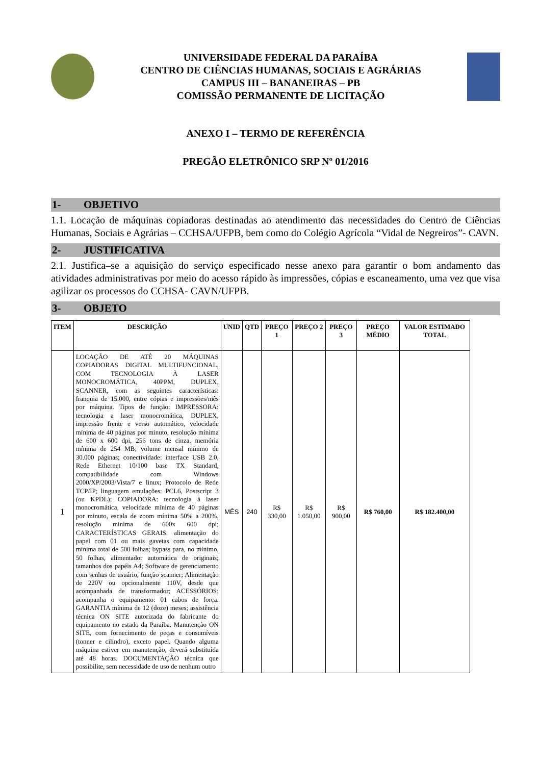UNIVERSIDADE FEDERAL DA PARAÍBA
CENTRO DE CIÊNCIAS HUMANAS, SOCIAIS E AGRÁRIAS
CAMPUS III – BANANEIRAS – PB
COMISSÃO PERMANENTE DE LICITAÇÃO
ANEXO I – TERMO DE REFERÊNCIA
PREGÃO ELETRÔNICO SRP Nº 01/2016
1- OBJETIVO
1.1. Locação de máquinas copiadoras destinadas ao atendimento das necessidades do Centro de Ciências Humanas, Sociais e Agrárias – CCHSA/UFPB, bem como do Colégio Agrícola “Vidal de Negreiros”- CAVN.
2- JUSTIFICATIVA
2.1. Justifica–se a aquisição do serviço especificado nesse anexo para garantir o bom andamento das atividades administrativas por meio do acesso rápido às impressões, cópias e escaneamento, uma vez que visa agilizar os processos do CCHSA- CAVN/UFPB.
3- OBJETO
| ITEM | DESCRIÇÃO | UNID | QTD | PREÇO 1 | PREÇO 2 | PREÇO 3 | PREÇO MÉDIO | VALOR ESTIMADO TOTAL |
| --- | --- | --- | --- | --- | --- | --- | --- | --- |
| 1 | LOCAÇÃO DE ATÉ 20 MÁQUINAS COPIADORAS DIGITAL MULTIFUNCIONAL, COM TECNOLOGIA À LASER MONOCROMÁTICA, 40PPM, DUPLEX, SCANNER, com as seguintes características: franquia de 15.000, entre cópias e impressões/mês por máquina. Tipos de função: IMPRESSORA: tecnologia a laser monocromática, DUPLEX, impressão frente e verso automático, velocidade mínima de 40 páginas por minuto, resolução mínima de 600 x 600 dpi, 256 tons de cinza, memória mínima de 254 MB; volume mensal mínimo de 30.000 páginas; conectividade: interface USB 2.0, Rede Ethernet 10/100 base TX Standard, compatibilidade com Windows 2000/XP/2003/Vista/7 e linux; Protocolo de Rede TCP/IP; linguagem emulações: PCL6, Postscript 3 (ou KPDL); COPIADORA: tecnologia à laser monocromática, velocidade mínima de 40 páginas por minuto, escala de zoom mínima 50% a 200%, resolução mínima de 600x 600 dpi; CARACTERÍSTICAS GERAIS: alimentação do papel com 01 ou mais gavetas com capacidade mínima total de 500 folhas; bypass para, no mínimo, 50 folhas, alimentador automática de originais; tamanhos dos papéis A4; Software de gerenciamento com senhas de usuário, função scanner; Alimentação de 220V ou opcionalmente 110V, desde que acompanhada de transformador; ACESSÓRIOS: acompanha o equipamento: 01 cabos de força. GARANTIA mínima de 12 (doze) meses; assistência técnica ON SITE autorizada do fabricante do equipamento no estado da Paraíba. Manutenção ON SITE, com fornecimento de peças e consumíveis (tonner e cilindro), exceto papel. Quando alguma máquina estiver em manutenção, deverá substituída até 48 horas. DOCUMENTAÇÃO técnica que possibilite, sem necessidade de uso de nenhum outro | MÊS | 240 | R$ 330,00 | R$ 1.050,00 | R$ 900,00 | R$ 760,00 | R$ 182.400,00 |